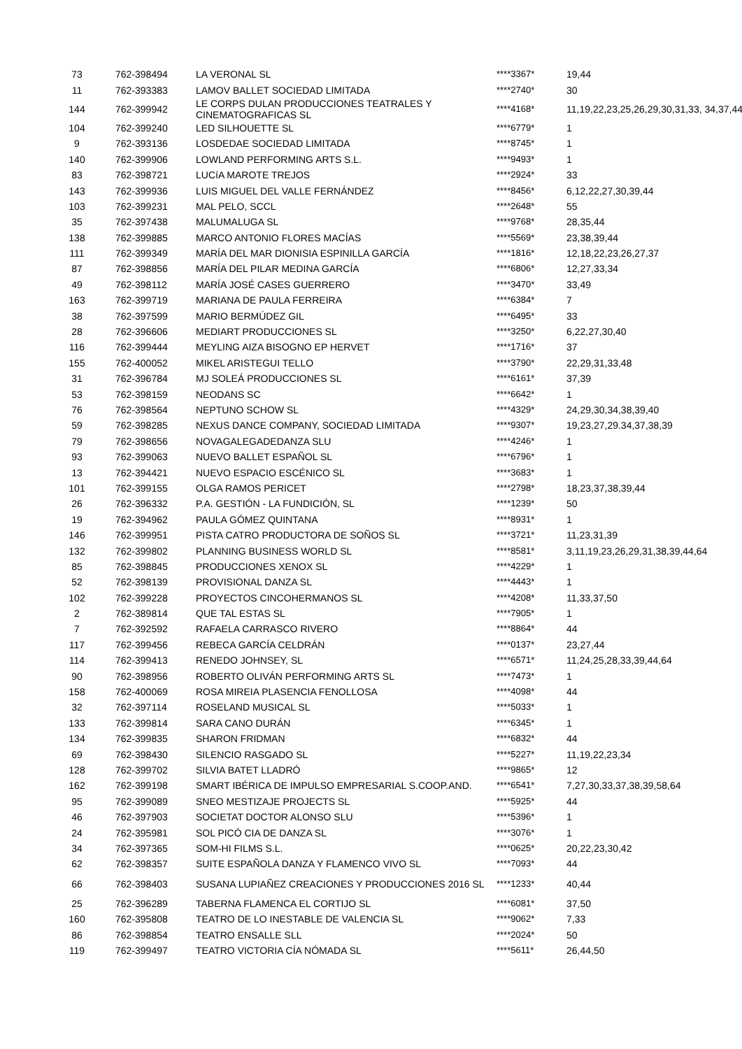| 73 | 762-398494 | LA VERONAL SL | ****3367* | 19,44 |
| 11 | 762-393383 | LAMOV BALLET SOCIEDAD LIMITADA | ****2740* | 30 |
| 144 | 762-399942 | LE CORPS DULAN PRODUCCIONES TEATRALES Y CINEMATOGRAFICAS SL | ****4168* | 11,19,22,23,25,26,29,30,31,33, 34,37,44 |
| 104 | 762-399240 | LED SILHOUETTE SL | ****6779* | 1 |
| 9 | 762-393136 | LOSDEDAE SOCIEDAD LIMITADA | ****8745* | 1 |
| 140 | 762-399906 | LOWLAND PERFORMING ARTS S.L. | ****9493* | 1 |
| 83 | 762-398721 | LUCíA MAROTE TREJOS | ****2924* | 33 |
| 143 | 762-399936 | LUIS MIGUEL DEL VALLE FERNÁNDEZ | ****8456* | 6,12,22,27,30,39,44 |
| 103 | 762-399231 | MAL PELO, SCCL | ****2648* | 55 |
| 35 | 762-397438 | MALUMALUGA SL | ****9768* | 28,35,44 |
| 138 | 762-399885 | MARCO ANTONIO FLORES MACÍAS | ****5569* | 23,38,39,44 |
| 111 | 762-399349 | MARÍA DEL MAR DIONISIA ESPINILLA GARCÍA | ****1816* | 12,18,22,23,26,27,37 |
| 87 | 762-398856 | MARÍA DEL PILAR MEDINA GARCÍA | ****6806* | 12,27,33,34 |
| 49 | 762-398112 | MARÍA JOSÉ CASES GUERRERO | ****3470* | 33,49 |
| 163 | 762-399719 | MARIANA DE PAULA FERREIRA | ****6384* | 7 |
| 38 | 762-397599 | MARIO BERMÚDEZ GIL | ****6495* | 33 |
| 28 | 762-396606 | MEDIART PRODUCCIONES SL | ****3250* | 6,22,27,30,40 |
| 116 | 762-399444 | MEYLING AIZA BISOGNO EP HERVET | ****1716* | 37 |
| 155 | 762-400052 | MIKEL ARISTEGUI TELLO | ****3790* | 22,29,31,33,48 |
| 31 | 762-396784 | MJ SOLEÁ PRODUCCIONES SL | ****6161* | 37,39 |
| 53 | 762-398159 | NEODANS SC | ****6642* | 1 |
| 76 | 762-398564 | NEPTUNO SCHOW SL | ****4329* | 24,29,30,34,38,39,40 |
| 59 | 762-398285 | NEXUS DANCE COMPANY, SOCIEDAD LIMITADA | ****9307* | 19,23,27,29.34,37,38,39 |
| 79 | 762-398656 | NOVAGALEGADEDANZA SLU | ****4246* | 1 |
| 93 | 762-399063 | NUEVO BALLET ESPAÑOL SL | ****6796* | 1 |
| 13 | 762-394421 | NUEVO ESPACIO ESCÉNICO SL | ****3683* | 1 |
| 101 | 762-399155 | OLGA RAMOS PERICET | ****2798* | 18,23,37,38,39,44 |
| 26 | 762-396332 | P.A. GESTIÓN - LA FUNDICIÓN, SL | ****1239* | 50 |
| 19 | 762-394962 | PAULA GÓMEZ QUINTANA | ****8931* | 1 |
| 146 | 762-399951 | PISTA CATRO PRODUCTORA DE SOÑOS SL | ****3721* | 11,23,31,39 |
| 132 | 762-399802 | PLANNING BUSINESS WORLD SL | ****8581* | 3,11,19,23,26,29,31,38,39,44,64 |
| 85 | 762-398845 | PRODUCCIONES XENOX SL | ****4229* | 1 |
| 52 | 762-398139 | PROVISIONAL DANZA SL | ****4443* | 1 |
| 102 | 762-399228 | PROYECTOS CINCOHERMANOS SL | ****4208* | 11,33,37,50 |
| 2 | 762-389814 | QUE TAL ESTAS SL | ****7905* | 1 |
| 7 | 762-392592 | RAFAELA CARRASCO RIVERO | ****8864* | 44 |
| 117 | 762-399456 | REBECA GARCÍA CELDRÁN | ****0137* | 23,27,44 |
| 114 | 762-399413 | RENEDO JOHNSEY, SL | ****6571* | 11,24,25,28,33,39,44,64 |
| 90 | 762-398956 | ROBERTO OLIVÁN PERFORMING ARTS SL | ****7473* | 1 |
| 158 | 762-400069 | ROSA MIREIA PLASENCIA FENOLLOSA | ****4098* | 44 |
| 32 | 762-397114 | ROSELAND MUSICAL SL | ****5033* | 1 |
| 133 | 762-399814 | SARA CANO DURÁN | ****6345* | 1 |
| 134 | 762-399835 | SHARON FRIDMAN | ****6832* | 44 |
| 69 | 762-398430 | SILENCIO RASGADO SL | ****5227* | 11,19,22,23,34 |
| 128 | 762-399702 | SILVIA BATET LLADRÓ | ****9865* | 12 |
| 162 | 762-399198 | SMART IBÉRICA DE IMPULSO EMPRESARIAL S.COOP.AND. | ****6541* | 7,27,30,33,37,38,39,58,64 |
| 95 | 762-399089 | SNEO MESTIZAJE PROJECTS SL | ****5925* | 44 |
| 46 | 762-397903 | SOCIETAT DOCTOR ALONSO SLU | ****5396* | 1 |
| 24 | 762-395981 | SOL PICÓ CIA DE DANZA SL | ****3076* | 1 |
| 34 | 762-397365 | SOM-HI FILMS S.L. | ****0625* | 20,22,23,30,42 |
| 62 | 762-398357 | SUITE ESPAÑOLA DANZA Y FLAMENCO VIVO SL | ****7093* | 44 |
| 66 | 762-398403 | SUSANA LUPIAÑEZ CREACIONES Y PRODUCCIONES 2016 SL | ****1233* | 40,44 |
| 25 | 762-396289 | TABERNA FLAMENCA EL CORTIJO SL | ****6081* | 37,50 |
| 160 | 762-395808 | TEATRO DE LO INESTABLE DE VALENCIA SL | ****9062* | 7,33 |
| 86 | 762-398854 | TEATRO ENSALLE SLL | ****2024* | 50 |
| 119 | 762-399497 | TEATRO VICTORIA CÍA NÓMADA SL | ****5611* | 26,44,50 |